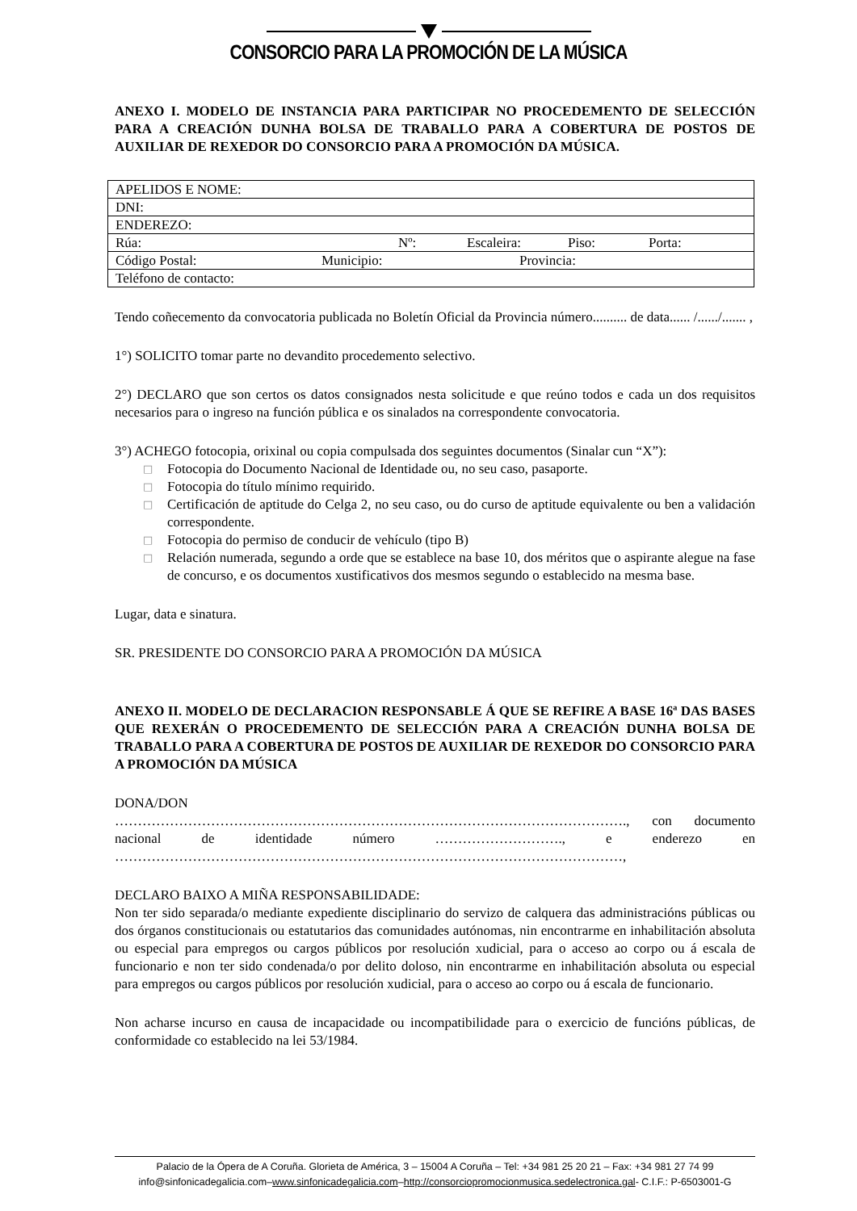CONSORCIO PARA LA PROMOCIÓN DE LA MÚSICA
ANEXO I. MODELO DE INSTANCIA PARA PARTICIPAR NO PROCEDEMENTO DE SELECCIÓN PARA A CREACIÓN DUNHA BOLSA DE TRABALLO PARA A COBERTURA DE POSTOS DE AUXILIAR DE REXEDOR DO CONSORCIO PARA A PROMOCIÓN DA MÚSICA.
| APELIDOS E NOME: |
| DNI: |
| ENDEREZO: |
| Rúa: Nº: Escaleira: Piso: Porta: |
| Código Postal: Municipio: Provincia: |
| Teléfono de contacto: |
Tendo coñecemento da convocatoria publicada no Boletín Oficial da Provincia número.......... de data...... /....../....... ,
1°) SOLICITO tomar parte no devandito procedemento selectivo.
2°) DECLARO que son certos os datos consignados nesta solicitude e que reúno todos e cada un dos requisitos necesarios para o ingreso na función pública e os sinalados na correspondente convocatoria.
3°) ACHEGO fotocopia, orixinal ou copia compulsada dos seguintes documentos (Sinalar cun “X”):
□ Fotocopia do Documento Nacional de Identidade ou, no seu caso, pasaporte.
□ Fotocopia do título mínimo requirido.
□ Certificación de aptitude do Celga 2, no seu caso, ou do curso de aptitude equivalente ou ben a validación correspondente.
□ Fotocopia do permiso de conducir de vehículo (tipo B)
□ Relación numerada, segundo a orde que se establece na base 10, dos méritos que o aspirante alegue na fase de concurso, e os documentos xustificativos dos mesmos segundo o establecido na mesma base.
Lugar, data e sinatura.
SR. PRESIDENTE DO CONSORCIO PARA A PROMOCIÓN DA MÚSICA
ANEXO II. MODELO DE DECLARACION RESPONSABLE Á QUE SE REFIRE A BASE 16ª DAS BASES QUE REXERÁN O PROCEDEMENTO DE SELECCIÓN PARA A CREACIÓN DUNHA BOLSA DE TRABALLO PARA A COBERTURA DE POSTOS DE AUXILIAR DE REXEDOR DO CONSORCIO PARA A PROMOCIÓN DA MÚSICA
DONA/DON
…………………………………………………………………………………………………., con documento nacional de identidade número ………………………., e enderezo en …………………………………………………………………………………………………,
DECLARO BAIXO A MIÑA RESPONSABILIDADE:
Non ter sido separada/o mediante expediente disciplinario do servizo de calquera das administracións públicas ou dos órganos constitucionais ou estatutarios das comunidades autónomas, nin encontrarme en inhabilitación absoluta ou especial para empregos ou cargos públicos por resolución xudicial, para o acceso ao corpo ou á escala de funcionario e non ter sido condenada/o por delito doloso, nin encontrarme en inhabilitación absoluta ou especial para empregos ou cargos públicos por resolución xudicial, para o acceso ao corpo ou á escala de funcionario.
Non acharse incurso en causa de incapacidade ou incompatibilidade para o exercicio de funcións públicas, de conformidade co establecido na lei 53/1984.
Palacio de la Ópera de A Coruña. Glorieta de América, 3 – 15004 A Coruña – Tel: +34 981 25 20 21 – Fax: +34 981 27 74 99
info@sinfonicadegalicia.com–www.sinfonicadegalicia.com–http://consorciopromocionmusica.sedelectronica.gal- C.I.F.: P-6503001-G